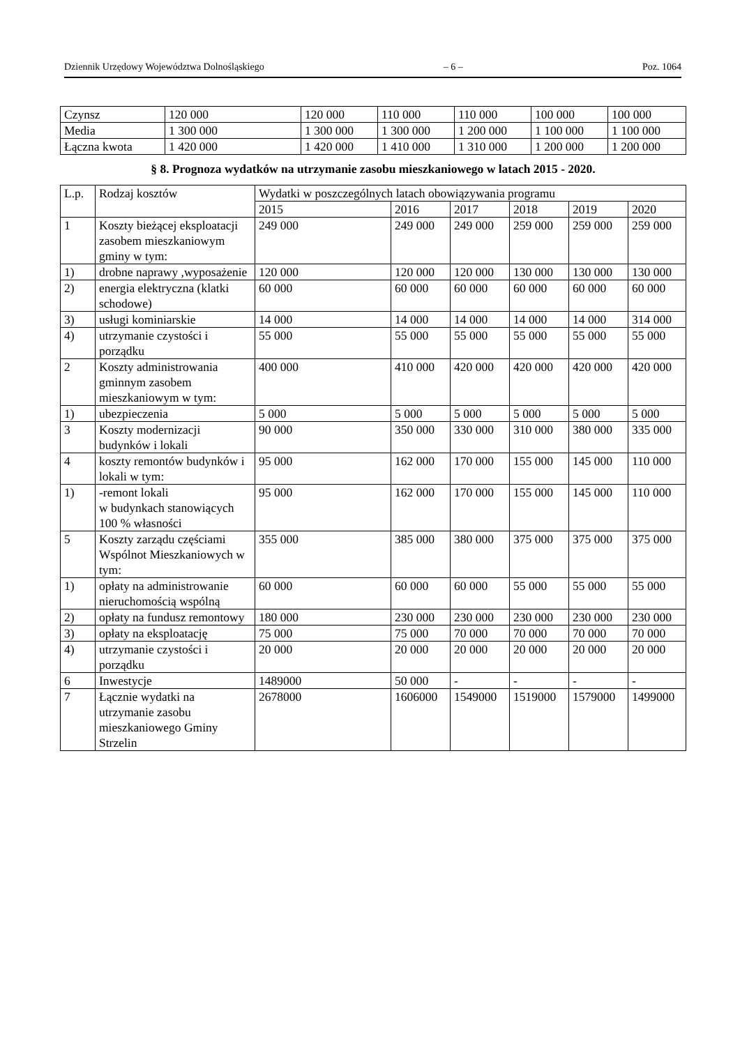Dziennik Urzędowy Województwa Dolnośląskiego – 6 – Poz. 1064
| Czynsz | 120 000 | 120 000 | 110 000 | 110 000 | 100 000 | 100 000 |
| Media | 1 300 000 | 1 300 000 | 1 300 000 | 1 200 000 | 1 100 000 | 1 100 000 |
| Łączna kwota | 1 420 000 | 1 420 000 | 1 410 000 | 1 310 000 | 1 200 000 | 1 200 000 |
§ 8. Prognoza wydatków na utrzymanie zasobu mieszkaniowego w latach 2015 - 2020.
| L.p. | Rodzaj kosztów | Wydatki w poszczególnych latach obowiązywania programu | | | | | |
| --- | --- | --- | --- | --- | --- | --- | --- |
| | | 2015 | 2016 | 2017 | 2018 | 2019 | 2020 |
| 1 | Koszty bieżącej eksploatacji zasobem mieszkaniowym gminy w tym: | 249 000 | 249 000 | 249 000 | 259 000 | 259 000 | 259 000 |
| 1) | drobne naprawy ,wyposażenie | 120 000 | 120 000 | 120 000 | 130 000 | 130 000 | 130 000 |
| 2) | energia elektryczna (klatki schodowe) | 60 000 | 60 000 | 60 000 | 60 000 | 60 000 | 60 000 |
| 3) | usługi kominiarskie | 14 000 | 14 000 | 14 000 | 14 000 | 14 000 | 314 000 |
| 4) | utrzymanie czystości i porządku | 55 000 | 55 000 | 55 000 | 55 000 | 55 000 | 55 000 |
| 2 | Koszty administrowania gminnym zasobem mieszkaniowym w tym: | 400 000 | 410 000 | 420 000 | 420 000 | 420 000 | 420 000 |
| 1) | ubezpieczenia | 5 000 | 5 000 | 5 000 | 5 000 | 5 000 | 5 000 |
| 3 | Koszty modernizacji budynków i lokali | 90 000 | 350 000 | 330 000 | 310 000 | 380 000 | 335 000 |
| 4 | koszty remontów budynków i lokali w tym: | 95 000 | 162 000 | 170 000 | 155 000 | 145 000 | 110 000 |
| 1) | -remont lokali w budynkach stanowiących 100 % własności | 95 000 | 162 000 | 170 000 | 155 000 | 145 000 | 110 000 |
| 5 | Koszty zarządu częściami Wspólnot Mieszkaniowych w tym: | 355 000 | 385 000 | 380 000 | 375 000 | 375 000 | 375 000 |
| 1) | opłaty na administrowanie nieruchomością wspólną | 60 000 | 60 000 | 60 000 | 55 000 | 55 000 | 55 000 |
| 2) | opłaty na fundusz remontowy | 180 000 | 230 000 | 230 000 | 230 000 | 230 000 | 230 000 |
| 3) | opłaty na eksploatację | 75 000 | 75 000 | 70 000 | 70 000 | 70 000 | 70 000 |
| 4) | utrzymanie czystości i porządku | 20 000 | 20 000 | 20 000 | 20 000 | 20 000 | 20 000 |
| 6 | Inwestycje | 1489000 | 50 000 | - | - | - | - |
| 7 | Łącznie wydatki na utrzymanie zasobu mieszkaniowego Gminy Strzelin | 2678000 | 1606000 | 1549000 | 1519000 | 1579000 | 1499000 |